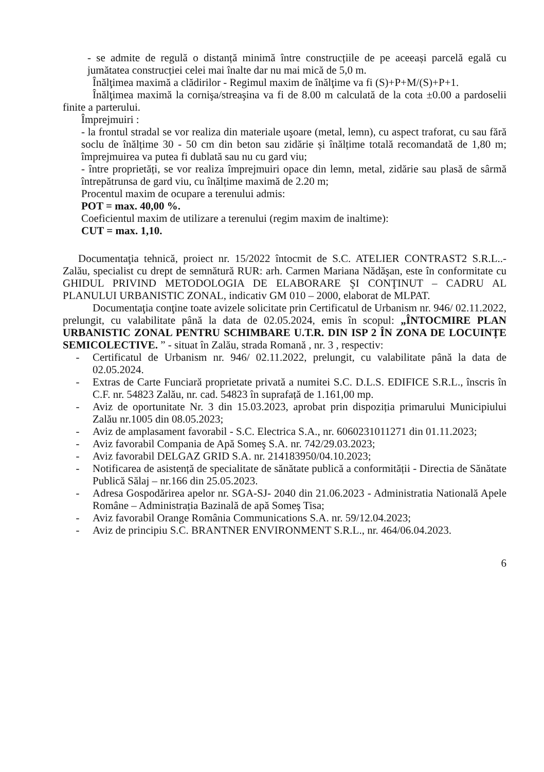- se admite de regulă o distanță minimă între construcțiile de pe aceeași parcelă egală cu jumătatea construcției celei mai înalte dar nu mai mică de 5,0 m.
Înălţimea maximă a clădirilor - Regimul maxim de înălţime va fi (S)+P+M/(S)+P+1.
Înălţimea maximă la cornişa/streaşina va fi de 8.00 m calculată de la cota ±0.00 a pardoselii finite a parterului.
Împrejmuiri :
- la frontul stradal se vor realiza din materiale uşoare (metal, lemn), cu aspect traforat, cu sau fără soclu de înălțime 30 - 50 cm din beton sau zidărie și înălțime totală recomandată de 1,80 m; împrejmuirea va putea fi dublată sau nu cu gard viu;
- între proprietăți, se vor realiza împrejmuiri opace din lemn, metal, zidărie sau plasă de sârmă întrepătrunsa de gard viu, cu înălțime maximă de 2.20 m;
Procentul maxim de ocupare a terenului admis:
POT = max. 40,00 %.
Coeficientul maxim de utilizare a terenului (regim maxim de inaltime):
CUT = max. 1,10.
Documentaţia tehnică, proiect nr. 15/2022 întocmit de S.C. ATELIER CONTRAST2 S.R.L..- Zalău, specialist cu drept de semnătură RUR: arh. Carmen Mariana Nădăşan, este în conformitate cu GHIDUL PRIVIND METODOLOGIA DE ELABORARE ŞI CONŢINUT – CADRU AL PLANULUI URBANISTIC ZONAL, indicativ GM 010 – 2000, elaborat de MLPAT.
Documentaţia conţine toate avizele solicitate prin Certificatul de Urbanism nr. 946/ 02.11.2022, prelungit, cu valabilitate până la data de 02.05.2024, emis în scopul: „ÎNTOCMIRE PLAN URBANISTIC ZONAL PENTRU SCHIMBARE U.T.R. DIN ISP 2 ÎN ZONA DE LOCUINȚE SEMICOLECTIVE. ” - situat în Zalău, strada Romană , nr. 3 , respectiv:
- Certificatul de Urbanism nr. 946/ 02.11.2022, prelungit, cu valabilitate până la data de 02.05.2024.
- Extras de Carte Funciară proprietate privată a numitei S.C. D.L.S. EDIFICE S.R.L., înscris în C.F. nr. 54823 Zalău, nr. cad. 54823 în suprafață de 1.161,00 mp.
- Aviz de oportunitate Nr. 3 din 15.03.2023, aprobat prin dispoziția primarului Municipiului Zalău nr.1005 din 08.05.2023;
- Aviz de amplasament favorabil - S.C. Electrica S.A., nr. 6060231011271 din 01.11.2023;
- Aviz favorabil Compania de Apă Someş S.A. nr. 742/29.03.2023;
- Aviz favorabil DELGAZ GRID S.A. nr. 214183950/04.10.2023;
- Notificarea de asistență de specialitate de sănătate publică a conformității - Directia de Sănătate Publică Sălaj – nr.166 din 25.05.2023.
- Adresa Gospodărirea apelor nr. SGA-SJ- 2040 din 21.06.2023 - Administratia Natională Apele Române – Administrația Bazinală de apă Someş Tisa;
- Aviz favorabil Orange România Communications S.A. nr. 59/12.04.2023;
- Aviz de principiu S.C. BRANTNER ENVIRONMENT S.R.L., nr. 464/06.04.2023.
6